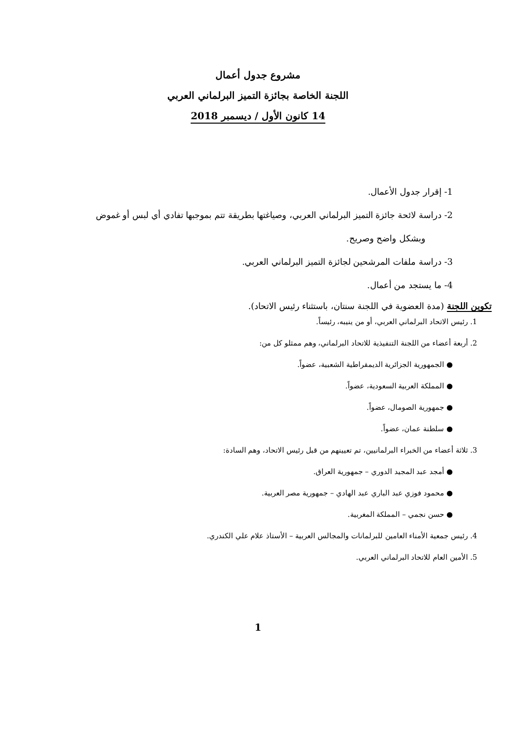مشروع جدول أعمال
اللجنة الخاصة بجائزة التميز البرلماني العربي
14 كانون الأول / ديسمبر 2018
1- إقرار جدول الأعمال.
2- دراسة لائحة جائزة التميز البرلماني العربي، وصياغتها بطريقة تتم بموجبها تفادي أي لبس أو غموض
وبشكل واضح وصريح.
3- دراسة ملفات المرشحين لجائزة التميز البرلماني العربي.
4- ما يستجد من أعمال.
تكوين اللجنة (مدة العضوية في اللجنة سنتان، باستثناء رئيس الاتحاد).
1. رئيس الاتحاد البرلماني العربي، أو من ينيبه، رئيساً.
2. أربعة أعضاء من اللجنة التنفيذية للاتحاد البرلماني، وهم ممثلو كل من:
● الجمهورية الجزائرية الديمقراطية الشعبية، عضواً.
● المملكة العربية السعودية، عضواً.
● جمهورية الصومال، عضواً.
● سلطنة عمان، عضواً.
3. ثلاثة أعضاء من الخبراء البرلمانيين، تم تعيينهم من قبل رئيس الاتحاد، وهم السادة:
● أمجد عبد المجيد الدوري – جمهورية العراق.
● محمود فوزي عبد الباري عبد الهادي – جمهورية مصر العربية.
● حسن نجمي – المملكة المغربية.
4. رئيس جمعية الأمناء العامين للبرلمانات والمجالس العربية – الأستاذ علام علي الكندري.
5. الأمين العام للاتحاد البرلماني العربي.
1